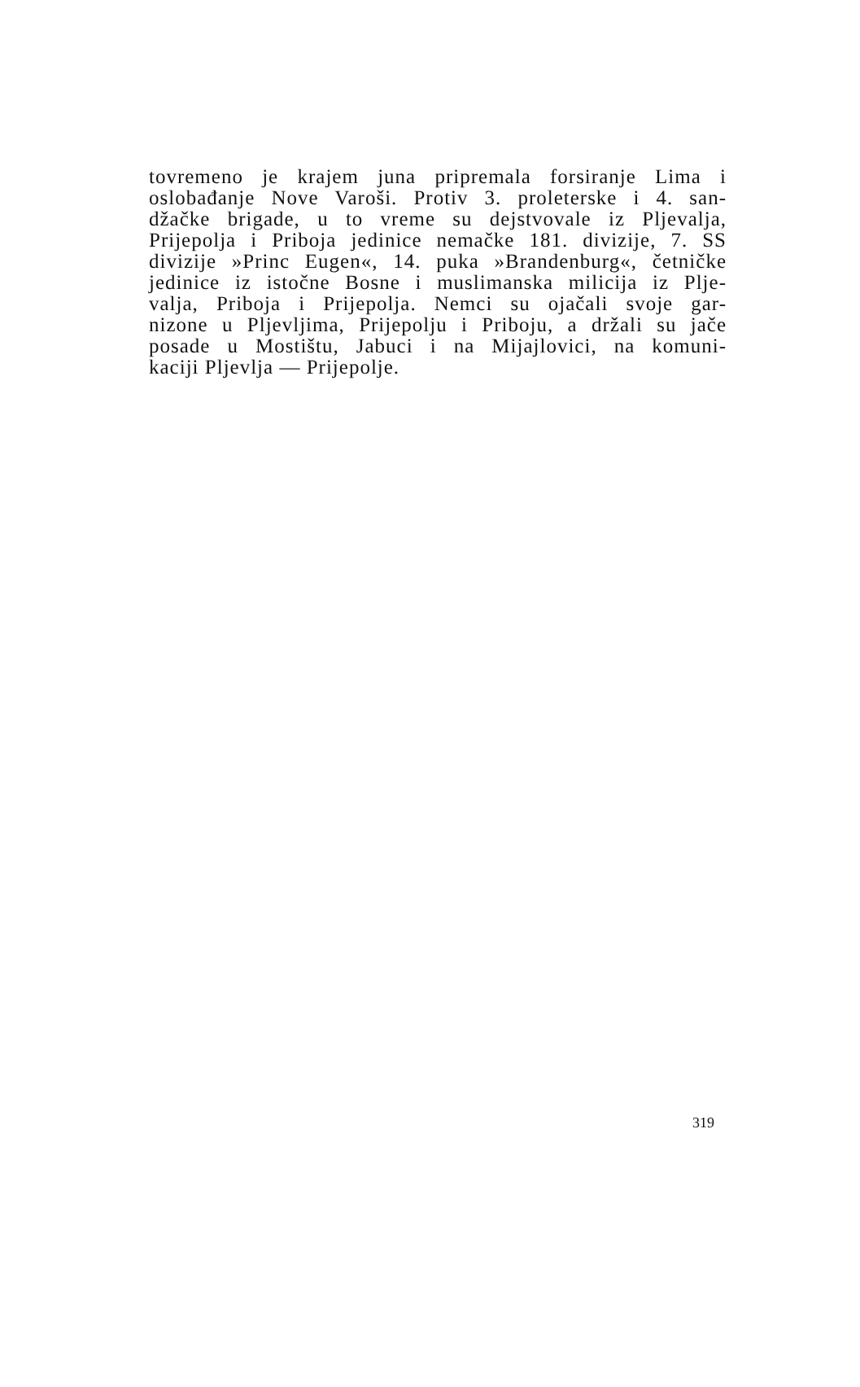tovremeno je krajem juna pripremala forsiranje Lima i
oslobađanje Nove Varoši. Protiv 3. proleterske i 4. san-
džačke brigade, u to vreme su dejstvovale iz Pljevalja,
Prijepolja i Priboja jedinice nemačke 181. divizije, 7. SS
divizije »Princ Eugen«, 14. puka »Brandenburg«, četničke
jedinice iz istočne Bosne i muslimanska milicija iz Plje-
valja, Priboja i Prijepolja. Nemci su ojačali svoje gar-
nizone u Pljevljima, Prijepolju i Priboju, a držali su jače
posade u Mostištu, Jabuci i na Mijajlovici, na komuni-
kaciji Pljevlja — Prijepolje.
319